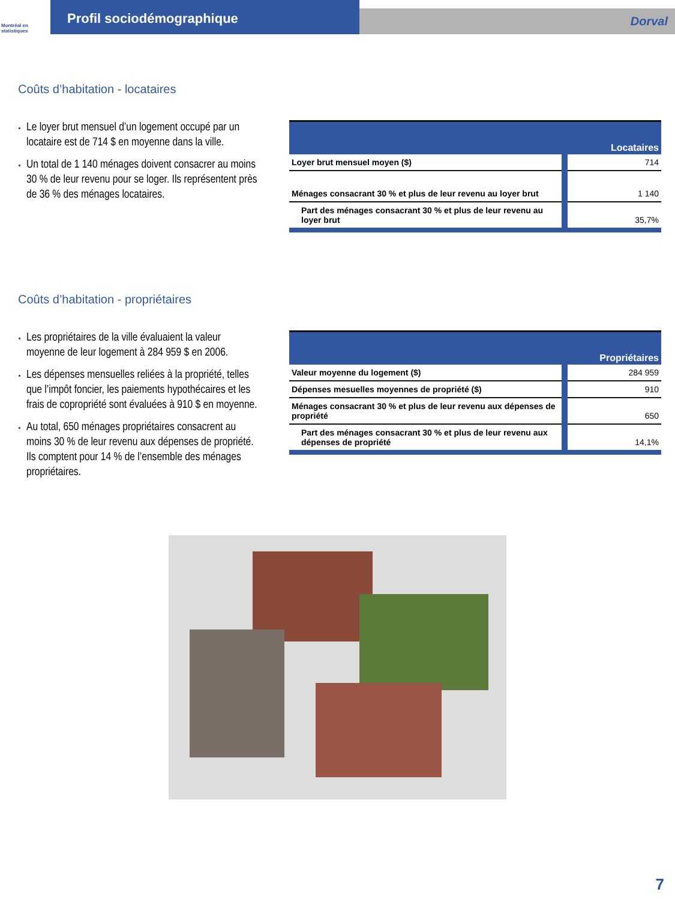Montréal en statistiques
Profil sociodémographique
Dorval
Coûts d’habitation - locataires
Le loyer brut mensuel d’un logement occupé par un locataire est de 714 $ en moyenne dans la ville.
Un total de 1 140 ménages doivent consacrer au moins 30 % de leur revenu pour se loger. Ils représentent près de 36 % des ménages locataires.
| | Locataires |
| --- | --- |
| Loyer brut mensuel moyen ($) | 714 |
| Ménages consacrant 30 % et plus de leur revenu au loyer brut | 1 140 |
| Part des ménages consacrant 30 % et plus de leur revenu au loyer brut | 35,7% |
Coûts d’habitation - propriétaires
Les propriétaires de la ville évaluaient la valeur moyenne de leur logement à 284 959 $ en 2006.
Les dépenses mensuelles reliées à la propriété, telles que l’impôt foncier, les paiements hypothécaires et les frais de copropriété sont évaluées à 910 $ en moyenne.
Au total, 650 ménages propriétaires consacrent au moins 30 % de leur revenu aux dépenses de propriété. Ils comptent pour 14 % de l’ensemble des ménages propriétaires.
| | Propriétaires |
| --- | --- |
| Valeur moyenne du logement ($) | 284 959 |
| Dépenses mesuelles moyennes de propriété ($) | 910 |
| Ménages consacrant 30 % et plus de leur revenu aux dépenses de propriété | 650 |
| Part des ménages consacrant 30 % et plus de leur revenu aux dépenses de propriété | 14,1% |
7